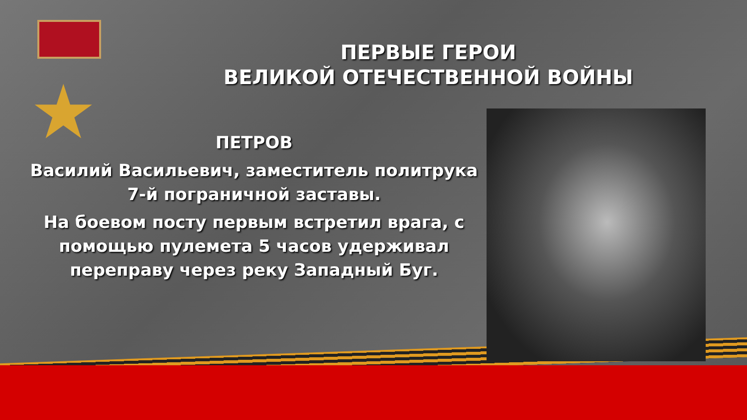★
ПЕРВЫЕ ГЕРОИ
ВЕЛИКОЙ ОТЕЧЕСТВЕННОЙ ВОЙНЫ
ПЕТРОВ
Василий Васильевич, заместитель политрука 7-й пограничной заставы.
На боевом посту первым встретил врага, с помощью пулемета 5 часов удерживал переправу через реку Западный Буг.